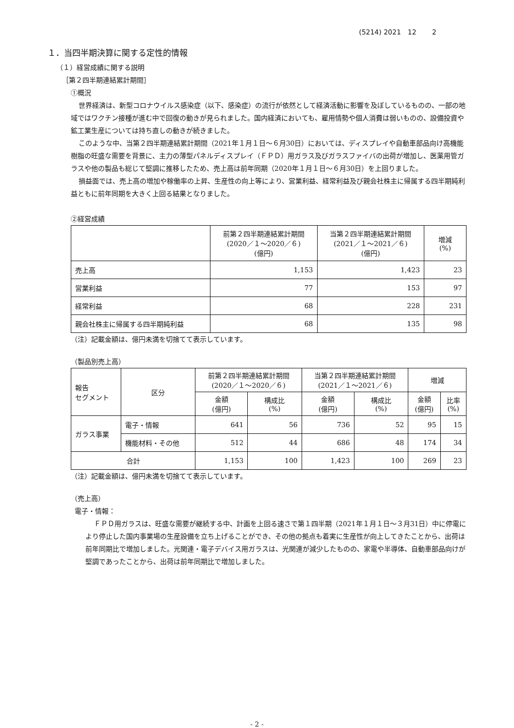(5214) 2021　12　　 2
１．当四半期決算に関する定性的情報
（１）経営成績に関する説明
［第２四半期連結累計期間］
①概況
世界経済は、新型コロナウイルス感染症（以下、感染症）の流行が依然として経済活動に影響を及ぼしているものの、一部の地域ではワクチン接種が進む中で回復の動きが見られました。国内経済においても、雇用情勢や個人消費は弱いものの、設備投資や鉱工業生産については持ち直しの動きが続きました。
このような中、当第２四半期連結累計期間（2021年１月１日～６月30日）においては、ディスプレイや自動車部品向け高機能樹脂の旺盛な需要を背景に、主力の薄型パネルディスプレイ（ＦＰＤ）用ガラス及びガラスファイバの出荷が増加し、医薬用管ガラスや他の製品も総じて堅調に推移したため、売上高は前年同期（2020年１月１日～６月30日）を上回りました。
損益面では、売上高の増加や稼働率の上昇、生産性の向上等により、営業利益、経常利益及び親会社株主に帰属する四半期純利益ともに前年同期を大きく上回る結果となりました。
②経営成績
| | 前第２四半期連結累計期間 (2020／１～2020／６) (億円) | 当第２四半期連結累計期間 (2021／１～2021／６) (億円) | 増減 (%) |
| --- | --- | --- | --- |
| 売上高 | 1,153 | 1,423 | 23 |
| 営業利益 | 77 | 153 | 97 |
| 経常利益 | 68 | 228 | 231 |
| 親会社株主に帰属する四半期純利益 | 68 | 135 | 98 |
（注）記載金額は、億円未満を切捨てて表示しています。
（製品別売上高）
| 報告 セグメント | 区分 | 前第２四半期連結累計期間 (2020／１～2020／６) | | 当第２四半期連結累計期間 (2021／１～2021／６) | | 増減 | |
| --- | --- | --- | --- | --- | --- | --- | --- |
| | | 金額 (億円) | 構成比 (%) | 金額 (億円) | 構成比 (%) | 金額 (億円) | 比率 (%) |
| ガラス事業 | 電子・情報 | 641 | 56 | 736 | 52 | 95 | 15 |
| | 機能材料・その他 | 512 | 44 | 686 | 48 | 174 | 34 |
| 合計 | | 1,153 | 100 | 1,423 | 100 | 269 | 23 |
（注）記載金額は、億円未満を切捨てて表示しています。
（売上高）
電子・情報：
ＦＰＤ用ガラスは、旺盛な需要が継続する中、計画を上回る速さで第１四半期（2021年１月１日～３月31日）中に停電により停止した国内事業場の生産設備を立ち上げることができ、その他の拠点も着実に生産性が向上してきたことから、出荷は前年同期比で増加しました。光関連・電子デバイス用ガラスは、光関連が減少したものの、家電や半導体、自動車部品向けが堅調であったことから、出荷は前年同期比で増加しました。
- 2 -